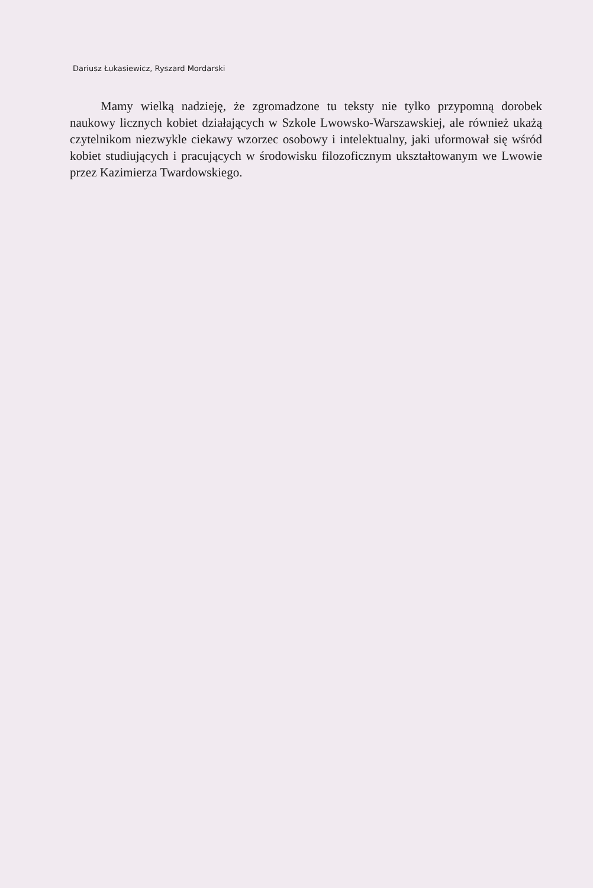Dariusz Łukasiewicz, Ryszard Mordarski
Mamy wielką nadzieję, że zgromadzone tu teksty nie tylko przypomną dorobek naukowy licznych kobiet działających w Szkole Lwowsko-Warszawskiej, ale również ukażą czytelnikom niezwykle ciekawy wzorzec osobowy i intelektualny, jaki uformował się wśród kobiet studiujących i pracujących w środowisku filozoficznym ukształtowanym we Lwowie przez Kazimierza Twardowskiego.